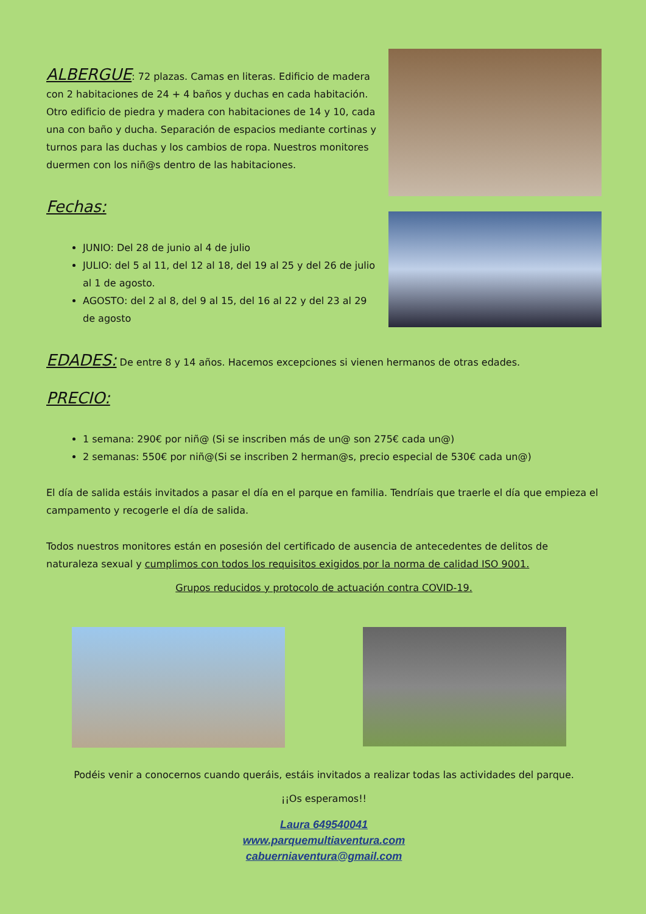ALBERGUE
: 72 plazas. Camas en literas. Edificio de madera con 2 habitaciones de 24 + 4 baños y duchas en cada habitación. Otro edificio de piedra y madera con habitaciones de 14 y 10, cada una con baño y ducha. Separación de espacios mediante cortinas y turnos para las duchas y los cambios de ropa. Nuestros monitores duermen con los niñ@s dentro de las habitaciones.
Fechas:
JUNIO: Del 28 de junio al 4 de julio
JULIO: del 5 al 11, del 12 al 18, del 19 al 25 y del 26 de julio al 1 de agosto.
AGOSTO: del 2 al 8, del 9 al 15, del 16 al 22 y del 23 al 29 de agosto
EDADES:
De entre 8 y 14 años. Hacemos excepciones si vienen hermanos de otras edades.
PRECIO:
1 semana: 290€ por niñ@ (Si se inscriben más de un@ son 275€ cada un@)
2 semanas: 550€ por niñ@(Si se inscriben 2 herman@s, precio especial de 530€ cada un@)
El día de salida estáis invitados a pasar el día en el parque en familia. Tendríais que traerle el día que empieza el campamento y recogerle el día de salida.
Todos nuestros monitores están en posesión del certificado de ausencia de antecedentes de delitos de naturaleza sexual y cumplimos con todos los requisitos exigidos por la norma de calidad ISO 9001.
Grupos reducidos y protocolo de actuación contra COVID-19.
Podéis venir a conocernos cuando queráis, estáis invitados a realizar todas las actividades del parque.
¡¡Os esperamos!!
Laura 649540041
www.parquemultiaventura.com
cabuerniaventura@gmail.com